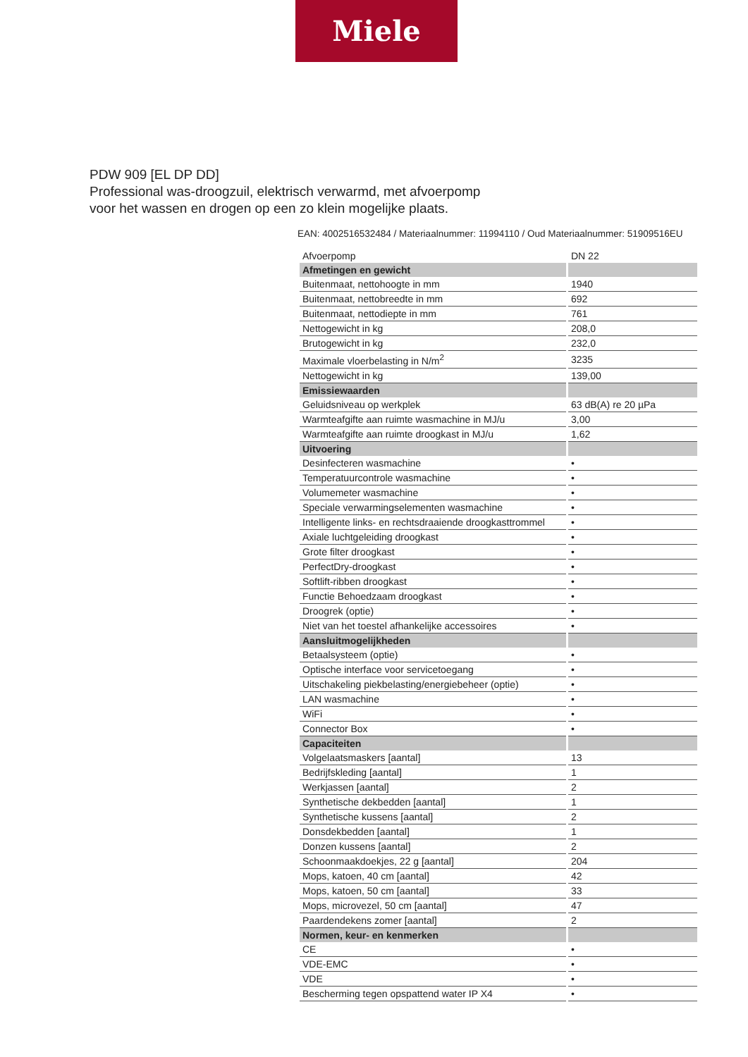Miele
PDW 909 [EL DP DD]
Professional was-droogzuil, elektrisch verwarmd, met afvoerpomp
voor het wassen en drogen op een zo klein mogelijke plaats.
EAN: 4002516532484 / Materiaalnummer: 11994110 / Oud Materiaalnummer: 51909516EU
| Afvoerpomp | DN 22 |
| Afmetingen en gewicht | |
| Buitenmaat, nettohoogte in mm | 1940 |
| Buitenmaat, nettobreedte in mm | 692 |
| Buitenmaat, nettodiepte in mm | 761 |
| Nettogewicht in kg | 208,0 |
| Brutogewicht in kg | 232,0 |
| Maximale vloerbelasting in N/m<sup>2</sup> | 3235 |
| Nettogewicht in kg | 139,00 |
| Emissiewaarden | |
| Geluidsniveau op werkplek | 63 dB(A) re 20 µPa |
| Warmteafgifte aan ruimte wasmachine in MJ/u | 3,00 |
| Warmteafgifte aan ruimte droogkast in MJ/u | 1,62 |
| Uitvoering | |
| Desinfecteren wasmachine | • |
| Temperatuurcontrole wasmachine | • |
| Volumemeter wasmachine | • |
| Speciale verwarmingselementen wasmachine | • |
| Intelligente links- en rechtsdraaiende droogkasttrommel | • |
| Axiale luchtgeleiding droogkast | • |
| Grote filter droogkast | • |
| PerfectDry-droogkast | • |
| Softlift-ribben droogkast | • |
| Functie Behoedzaam droogkast | • |
| Droogrek (optie) | • |
| Niet van het toestel afhankelijke accessoires | • |
| Aansluitmogelijkheden | |
| Betaalsysteem (optie) | • |
| Optische interface voor servicetoegang | • |
| Uitschakeling piekbelasting/energiebeheer (optie) | • |
| LAN wasmachine | • |
| WiFi | • |
| Connector Box | • |
| Capaciteiten | |
| Volgelaatsmaskers [aantal] | 13 |
| Bedrijfskleding [aantal] | 1 |
| Werkjassen [aantal] | 2 |
| Synthetische dekbedden [aantal] | 1 |
| Synthetische kussens [aantal] | 2 |
| Donsdekbedden [aantal] | 1 |
| Donzen kussens [aantal] | 2 |
| Schoonmaakdoekjes, 22 g [aantal] | 204 |
| Mops, katoen, 40 cm [aantal] | 42 |
| Mops, katoen, 50 cm [aantal] | 33 |
| Mops, microvezel, 50 cm [aantal] | 47 |
| Paardendekens zomer [aantal] | 2 |
| Normen, keur- en kenmerken | |
| CE | • |
| VDE-EMC | • |
| VDE | • |
| Bescherming tegen opspattend water IP X4 | • |